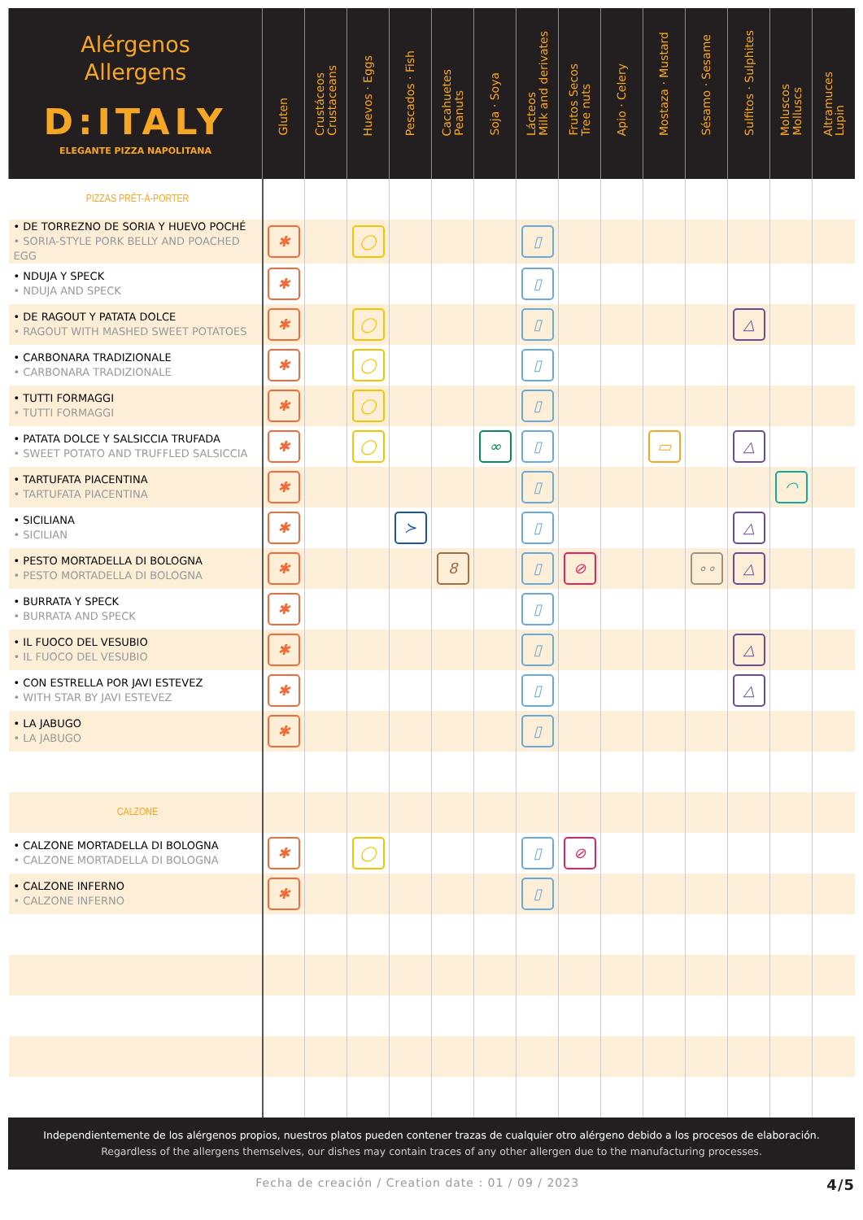| Alérgenos Allergens D:ITALY ELEGANTE PIZZA NAPOLITANA | Gluten | Crustáceos Crustaceans | Huevos · Eggs | Pescados · Fish | Cacahuetes Peanuts | Soja · Soya | Lácteos Milk and derivates | Frutos Secos Tree nuts | Apio · Celery | Mostaza · Mustard | Sésamo · Sesame | Sulfitos · Sulphites | Moluscos Molluscs | Altramuces Lupin |
| --- | --- | --- | --- | --- | --- | --- | --- | --- | --- | --- | --- | --- | --- | --- |
| PIZZAS PRÊT-À-PORTER | | | | | | | | | | | | | | |
| • DE TORREZNO DE SORIA Y HUEVO POCHÉ • SORIA-STYLE PORK BELLY AND POACHED EGG | ✱ | | ◯ | | | | ▯ | | | | | | | |
| • NDUJA Y SPECK • NDUJA AND SPECK | ✱ | | | | | | ▯ | | | | | | | |
| • DE RAGOUT Y PATATA DOLCE • RAGOUT WITH MASHED SWEET POTATOES | ✱ | | ◯ | | | | ▯ | | | | | △ | | |
| • CARBONARA TRADIZIONALE • CARBONARA TRADIZIONALE | ✱ | | ◯ | | | | ▯ | | | | | | | |
| • TUTTI FORMAGGI • TUTTI FORMAGGI | ✱ | | ◯ | | | | ▯ | | | | | | | |
| • PATATA DOLCE Y SALSICCIA TRUFADA • SWEET POTATO AND TRUFFLED SALSICCIA | ✱ | | ◯ | | | ∞ | ▯ | | | ▭ | | △ | | |
| • TARTUFATA PIACENTINA • TARTUFATA PIACENTINA | ✱ | | | | | | ▯ | | | | | | ◠ | |
| • SICILIANA • SICILIAN | ✱ | | | ≻ | | | ▯ | | | | | △ | | |
| • PESTO MORTADELLA DI BOLOGNA • PESTO MORTADELLA DI BOLOGNA | ✱ | | | | 8 | | ▯ | ⊘ | | | ∘∘ | △ | | |
| • BURRATA Y SPECK • BURRATA AND SPECK | ✱ | | | | | | ▯ | | | | | | | |
| • IL FUOCO DEL VESUBIO • IL FUOCO DEL VESUBIO | ✱ | | | | | | ▯ | | | | | △ | | |
| • CON ESTRELLA POR JAVI ESTEVEZ • WITH STAR BY JAVI ESTEVEZ | ✱ | | | | | | ▯ | | | | | △ | | |
| • LA JABUGO • LA JABUGO | ✱ | | | | | | ▯ | | | | | | | |
| CALZONE | | | | | | | | | | | | | | |
| • CALZONE MORTADELLA DI BOLOGNA • CALZONE MORTADELLA DI BOLOGNA | ✱ | | ◯ | | | | ▯ | ⊘ | | | | | | |
| • CALZONE INFERNO • CALZONE INFERNO | ✱ | | | | | | ▯ | | | | | | | |
Independientemente de los alérgenos propios, nuestros platos pueden contener trazas de cualquier otro alérgeno debido a los procesos de elaboración.
Regardless of the allergens themselves, our dishes may contain traces of any other allergen due to the manufacturing processes.
Fecha de creación / Creation date : 01 / 09 / 2023 4/5